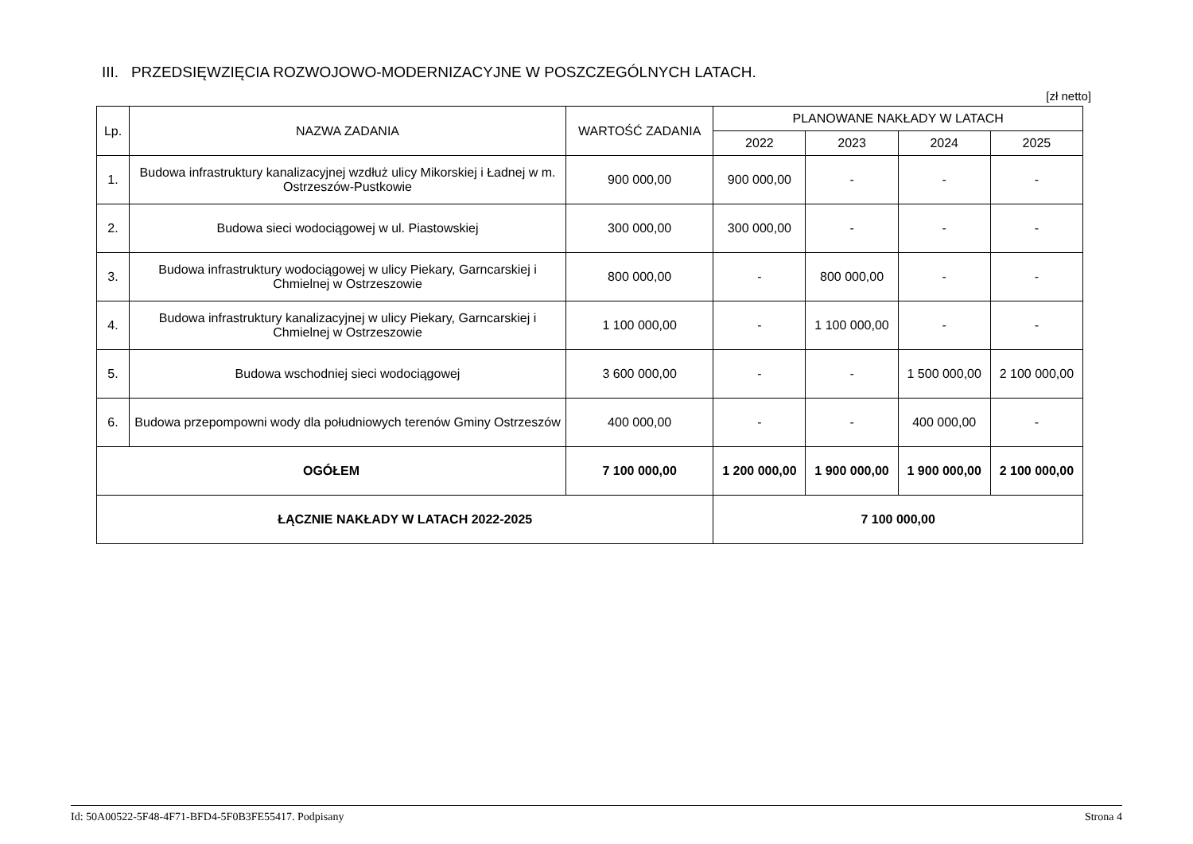III. PRZEDSIĘWZIĘCIA ROZWOJOWO-MODERNIZACYJNE W POSZCZEGÓLNYCH LATACH.
[zł netto]
| Lp. | NAZWA ZADANIA | WARTOŚĆ ZADANIA | PLANOWANE NAKŁADY W LATACH | | | |
| --- | --- | --- | --- | --- | --- | --- |
| | | | 2022 | 2023 | 2024 | 2025 |
| 1. | Budowa infrastruktury kanalizacyjnej wzdłuż ulicy Mikorskiej i Ładnej w m. Ostrzeszów-Pustkowie | 900 000,00 | 900 000,00 | - | - | - |
| 2. | Budowa sieci wodociągowej w ul. Piastowskiej | 300 000,00 | 300 000,00 | - | - | - |
| 3. | Budowa infrastruktury wodociągowej w ulicy Piekary, Garncarskiej i Chmielnej w Ostrzeszowie | 800 000,00 | - | 800 000,00 | - | - |
| 4. | Budowa infrastruktury kanalizacyjnej w ulicy Piekary, Garncarskiej i Chmielnej w Ostrzeszowie | 1 100 000,00 | - | 1 100 000,00 | - | - |
| 5. | Budowa wschodniej sieci wodociągowej | 3 600 000,00 | - | - | 1 500 000,00 | 2 100 000,00 |
| 6. | Budowa przepompowni wody dla południowych terenów Gminy Ostrzeszów | 400 000,00 | - | - | 400 000,00 | - |
| OGÓŁEM | | 7 100 000,00 | 1 200 000,00 | 1 900 000,00 | 1 900 000,00 | 2 100 000,00 |
| ŁĄCZNIE NAKŁADY W LATACH 2022-2025 | | | 7 100 000,00 | | | |
Id: 50A00522-5F48-4F71-BFD4-5F0B3FE55417. Podpisany Strona 4